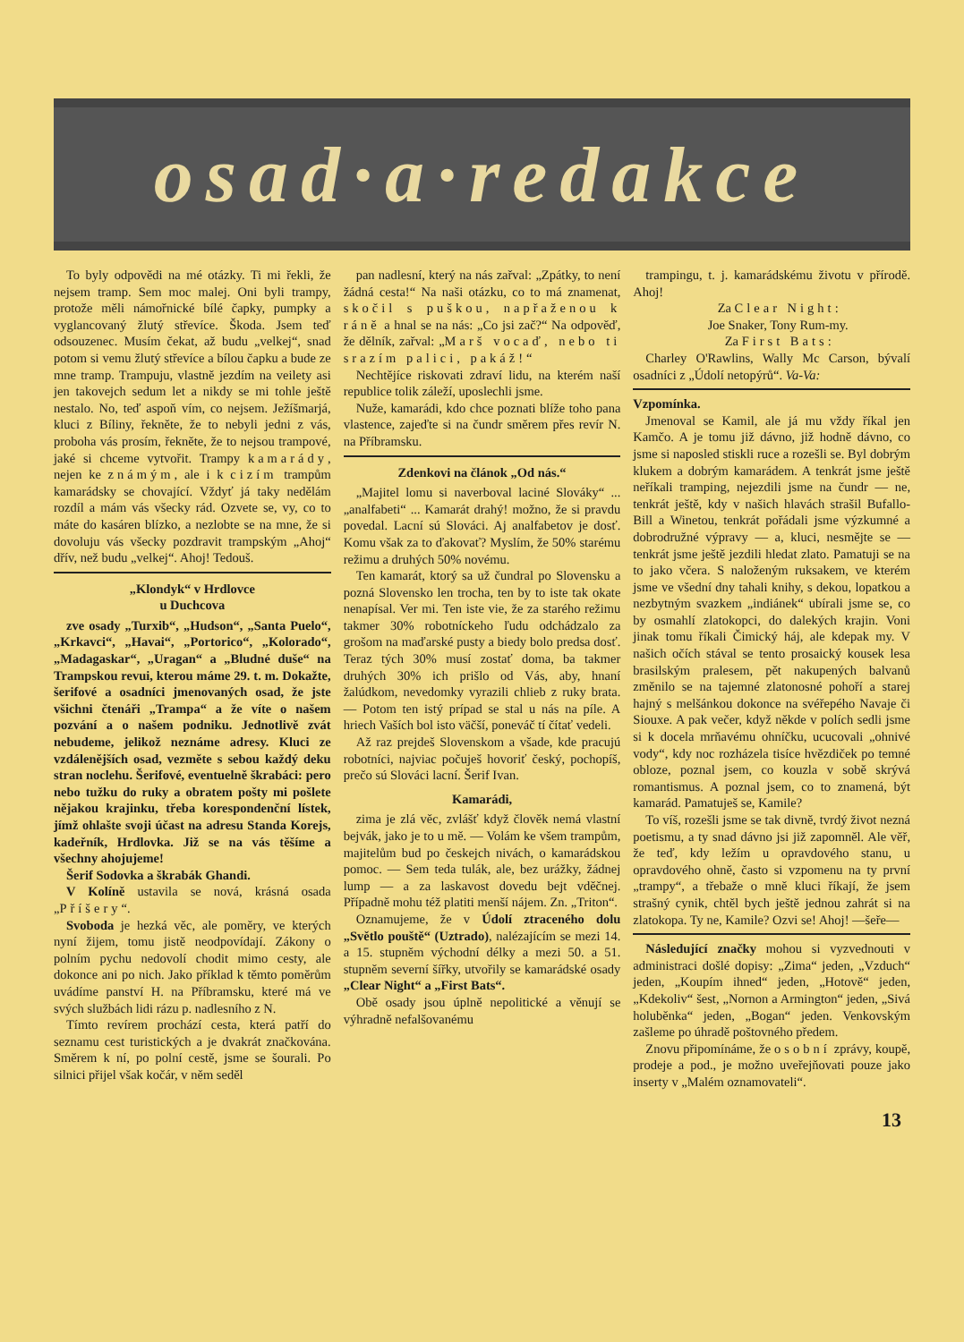osad·a·redakce
To byly odpovědi na mé otázky. Ti mi řekli, že nejsem tramp. Sem moc malej. Oni byli trampy, protože měli námořnické bílé čapky, pumpky a vyglancovaný žlutý střevíce. Škoda. Jsem teď odsouzenec. Musím čekat, až budu „velkej“, snad potom si vemu žlutý střevíce a bílou čapku a bude ze mne tramp. Trampuju, vlastně jezdím na veilety asi jen takovejch sedum let a nikdy se mi tohle ještě nestalo. No, teď aspoň vím, co nejsem. Ježíšmarjá, kluci z Bíliny, řekněte, že to nebyli jedni z vás, proboha vás prosím, řekněte, že to nejsou trampové, jaké si chceme vytvořit. Trampy kamarády, nejen ke známým, ale i k cizím trampům kamarádsky se chovající. Vždyť já taky nedělám rozdíl a mám vás všecky rád. Ozvete se, vy, co to máte do kasáren blízko, a nezlobte se na mne, že si dovoluju vás všecky pozdravit trampským „Ahoj“ dřív, než budu „velkej“. Ahoj! Tedouš.
„Klondyk“ v Hrdlovce
u Duchcova
zve osady „Turxib“, „Hudson“, „Santa Puelo“, „Krkavci“, „Havai“, „Portorico“, „Kolorado“, „Madagaskar“, „Uragan“ a „Bludné duše“ na Trampskou revui, kterou máme 29. t. m. Dokažte, šerifové a osadníci jmenovaných osad, že jste všichni čtenáři „Trampa“ a že víte o našem pozvání a o našem podniku. Jednotlivě zvát nebudeme, jelikož neznáme adresy. Kluci ze vzdálenějších osad, vezměte s sebou každý deku stran noclehu. Šerifové, eventuelně škrabáci: pero nebo tužku do ruky a obratem pošty mi pošlete nějakou krajinku, třeba korespondenční lístek, jímž ohlašte svoji účast na adresu Standa Korejs, kadeřník, Hrdlovka. Již se na vás těšíme a všechny ahojujeme!
Šerif Sodovka a škrabák Ghandi.
V Kolíně ustavila se nová, krásná osada „Příšery“.
Svoboda je hezká věc, ale poměry, ve kterých nyní žijem, tomu jistě neodpovídají. Zákony o polním pychu nedovolí chodit mimo cesty, ale dokonce ani po nich. Jako příklad k těmto poměrům uvádíme panství H. na Příbramsku, které má ve svých službách lidi rázu p. nadlesního z N.
Tímto revírem prochází cesta, která patří do seznamu cest turistických a je dvakrát značkována. Směrem k ní, po polní cestě, jsme se šourali. Po silnici přijel však kočár, v něm seděl
pan nadlesní, který na nás zařval: „Zpátky, to není žádná cesta!“ Na naši otázku, co to má znamenat, skočil s puškou, napřaženou k ráně a hnal se na nás: „Co jsi zač?“ Na odpověď, že dělník, zařval: „Marš vocaď, nebo ti srazím palici, pakáž!“
Nechtějíce riskovati zdraví lidu, na kterém naší republice tolik záleží, uposlechli jsme.
Nuže, kamarádi, kdo chce poznati blíže toho pana vlastence, zajeďte si na čundr směrem přes revír N. na Příbramsku.
Zdenkovi na článok „Od nás.“
„Majitel lomu si naverboval laciné Slováky“ ... „analfabeti“ ... Kamarát drahý! možno, že si pravdu povedal. Lacní sú Slováci. Aj analfabetov je dosť. Komu však za to ďakovať? Myslím, že 50% starému režimu a druhých 50% novému.
Ten kamarát, ktorý sa už čundral po Slovensku a pozná Slovensko len trocha, ten by to iste tak okate nenapísal. Ver mi. Ten iste vie, že za starého režimu takmer 30% robotníckeho ľudu odchádzalo za grošom na maďarské pusty a biedy bolo predsa dosť. Teraz tých 30% musí zostať doma, ba takmer druhých 30% ich prišlo od Vás, aby, hnaní žalúdkom, nevedomky vyrazili chlieb z ruky brata. — Potom ten istý prípad se stal u nás na píle. A hriech Vaších bol isto väčší, poneváč tí čítať vedeli.
Až raz prejdeš Slovenskom a všade, kde pracujú robotníci, najviac počuješ hovoriť český, pochopíš, prečo sú Slováci lacní. Šerif Ivan.
Kamarádi,
zima je zlá věc, zvlášť když člověk nemá vlastní bejvák, jako je to u mě. — Volám ke všem trampům, majitelům bud po českejch nivách, o kamarádskou pomoc. — Sem teda tulák, ale, bez urážky, žádnej lump — a za laskavost dovedu bejt vděčnej. Případně mohu též platiti menší nájem. Zn. „Triton“.
Oznamujeme, že v Údolí ztraceného dolu „Světlo pouště“ (Uztrado), nalézajícím se mezi 14. a 15. stupněm východní délky a mezi 50. a 51. stupněm severní šířky, utvořily se kamarádské osady „Clear Night“ a „First Bats“.
Obě osady jsou úplně nepolitické a věnují se výhradně nefalšovanému
trampingu, t. j. kamarádskému životu v přírodě. Ahoj!
Za Clear Night:
Joe Snaker, Tony Rum-my.
Za First Bats:
Charley O'Rawlins, Wally Mc Carson, bývalí osadníci z „Údolí netopýrů“. Va-Va:
Vzpomínka.
Jmenoval se Kamil, ale já mu vždy říkal jen Kamčo. A je tomu již dávno, již hodně dávno, co jsme si naposled stiskli ruce a rozešli se. Byl dobrým klukem a dobrým kamarádem. A tenkrát jsme ještě neříkali tramping, nejezdili jsme na čundr — ne, tenkrát ještě, kdy v našich hlavách strašil Bufallo-Bill a Winetou, tenkrát pořádali jsme výzkumné a dobrodružné výpravy — a, kluci, nesmějte se — tenkrát jsme ještě jezdili hledat zlato. Pamatuji se na to jako včera. S naloženým ruksakem, ve kterém jsme ve všední dny tahali knihy, s dekou, lopatkou a nezbytným svazkem „indiánek“ ubírali jsme se, co by osmahlí zlatokopci, do dalekých krajin. Voni jinak tomu říkali Čimický háj, ale kdepak my. V našich očích stával se tento prosaický kousek lesa brasilským pralesem, pět nakupených balvanů změnilo se na tajemné zlatonosné pohoří a starej hajný s melšánkou dokonce na svéřepého Navaje či Siouxe. A pak večer, když někde v polích sedli jsme si k docela mrňavému ohníčku, ucucovali „ohnivé vody“, kdy noc rozházela tisíce hvězdiček po temné obloze, poznal jsem, co kouzla v sobě skrývá romantismus. A poznal jsem, co to znamená, být kamarád. Pamatuješ se, Kamile?
To víš, rozešli jsme se tak divně, tvrdý život nezná poetismu, a ty snad dávno jsi již zapomněl. Ale věř, že teď, kdy ležím u opravdového stanu, u opravdového ohně, často si vzpomenu na ty první „trampy“, a třebaže o mně kluci říkají, že jsem strašný cynik, chtěl bych ještě jednou zahrát si na zlatokopa. Ty ne, Kamile? Ozvi se! Ahoj! —šeře—
Následující značky mohou si vyzvednouti v administraci došlé dopisy: „Zima“ jeden, „Vzduch“ jeden, „Koupím ihned“ jeden, „Hotově“ jeden, „Kdekoliv“ šest, „Nornon a Armington“ jeden, „Sivá holuběnka“ jeden, „Bogan“ jeden. Venkovským zašleme po úhradě poštovného předem.
Znovu připomínáme, že osobní zprávy, koupě, prodeje a pod., je možno uveřejňovati pouze jako inserty v „Malém oznamovateli“.
13